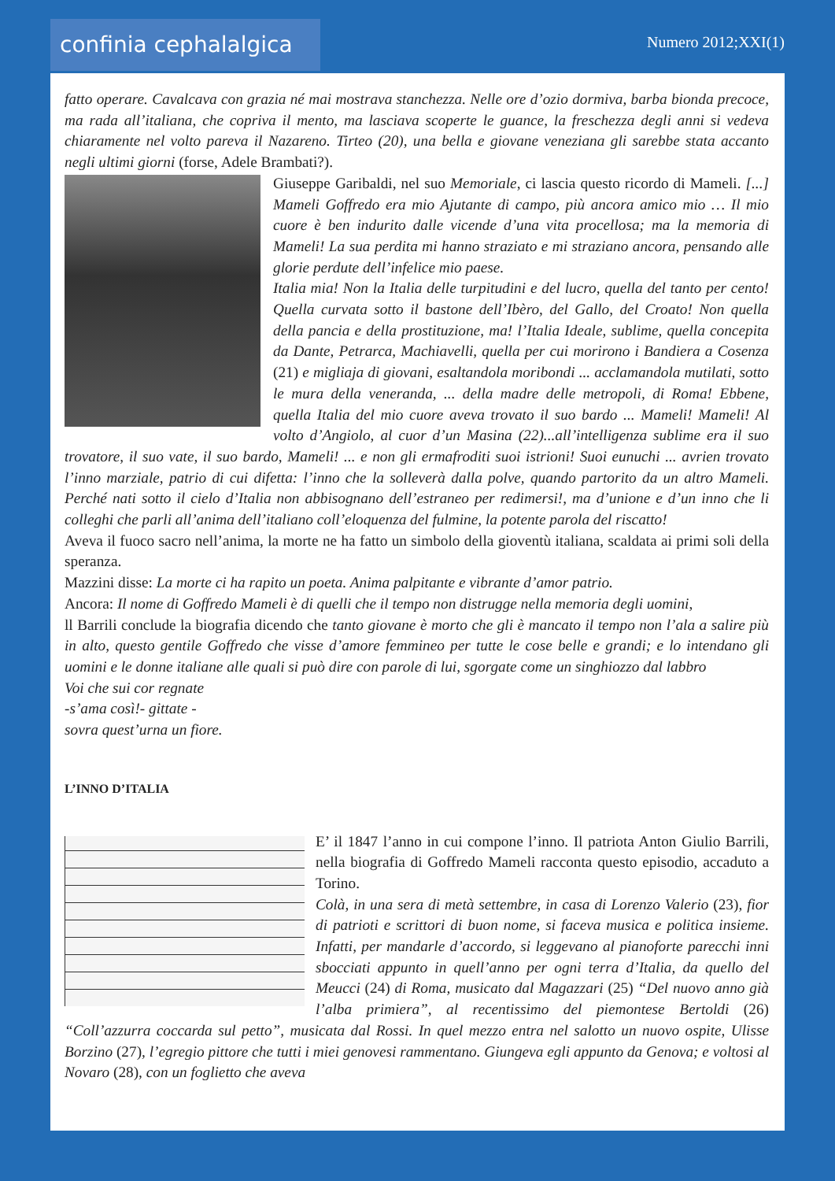confinia cephalalgica
Numero 2012;XXI(1)
fatto operare. Cavalcava con grazia né mai mostrava stanchezza. Nelle ore d’ozio dormiva, barba bionda precoce, ma rada all’italiana, che copriva il mento, ma lasciava scoperte le guance, la freschezza degli anni si vedeva chiaramente nel volto pareva il Nazareno. Tirteo (20), una bella e giovane veneziana gli sarebbe stata accanto negli ultimi giorni (forse, Adele Brambati?).
Giuseppe Garibaldi, nel suo Memoriale, ci lascia questo ricordo di Mameli. [...] Mameli Goffredo era mio Ajutante di campo, più ancora amico mio … Il mio cuore è ben indurito dalle vicende d’una vita procellosa; ma la memoria di Mameli! La sua perdita mi hanno straziato e mi straziano ancora, pensando alle glorie perdute dell’infelice mio paese.
Italia mia! Non la Italia delle turpitudini e del lucro, quella del tanto per cento! Quella curvata sotto il bastone dell’Ibèro, del Gallo, del Croato! Non quella della pancia e della prostituzione, ma! l’Italia Ideale, sublime, quella concepita da Dante, Petrarca, Machiavelli, quella per cui morirono i Bandiera a Cosenza (21) e migliaja di giovani, esaltandola moribondi ... acclamandola mutilati, sotto le mura della veneranda, ... della madre delle metropoli, di Roma! Ebbene, quella Italia del mio cuore aveva trovato il suo bardo ... Mameli! Mameli! Al volto d’Angiolo, al cuor d’un Masina (22)...all’intelligenza sublime era il suo trovatore, il suo vate, il suo bardo, Mameli! ... e non gli ermafroditi suoi istrioni! Suoi eunuchi ... avrien trovato l’inno marziale, patrio di cui difetta: l’inno che la solleverà dalla polve, quando partorito da un altro Mameli. Perché nati sotto il cielo d’Italia non abbisognano dell’estraneo per redimersi!, ma d’unione e d’un inno che li colleghi che parli all’anima dell’italiano coll’eloquenza del fulmine, la potente parola del riscatto!
Aveva il fuoco sacro nell’anima, la morte ne ha fatto un simbolo della gioventù italiana, scaldata ai primi soli della speranza.
Mazzini disse: La morte ci ha rapito un poeta. Anima palpitante e vibrante d’amor patrio.
Ancora: Il nome di Goffredo Mameli è di quelli che il tempo non distrugge nella memoria degli uomini,
ll Barrili conclude la biografia dicendo che tanto giovane è morto che gli è mancato il tempo non l’ala a salire più in alto, questo gentile Goffredo che visse d’amore femmineo per tutte le cose belle e grandi; e lo intendano gli uomini e le donne italiane alle quali si può dire con parole di lui, sgorgate come un singhiozzo dal labbro
Voi che sui cor regnate
-s’ama così!- gittate -
sovra quest’urna un fiore.
L’INNO D’ITALIA
E’ il 1847 l’anno in cui compone l’inno. Il patriota Anton Giulio Barrili, nella biografia di Goffredo Mameli racconta questo episodio, accaduto a Torino.
Colà, in una sera di metà settembre, in casa di Lorenzo Valerio (23), fior di patrioti e scrittori di buon nome, si faceva musica e politica insieme. Infatti, per mandarle d’accordo, si leggevano al pianoforte parecchi inni sbocciati appunto in quell’anno per ogni terra d’Italia, da quello del Meucci (24) di Roma, musicato dal Magazzari (25) “Del nuovo anno già l’alba primiera”, al recentissimo del piemontese Bertoldi (26) “Coll’azzurra coccarda sul petto”, musicata dal Rossi. In quel mezzo entra nel salotto un nuovo ospite, Ulisse Borzino (27), l’egregio pittore che tutti i miei genovesi rammentano. Giungeva egli appunto da Genova; e voltosi al Novaro (28), con un foglietto che aveva